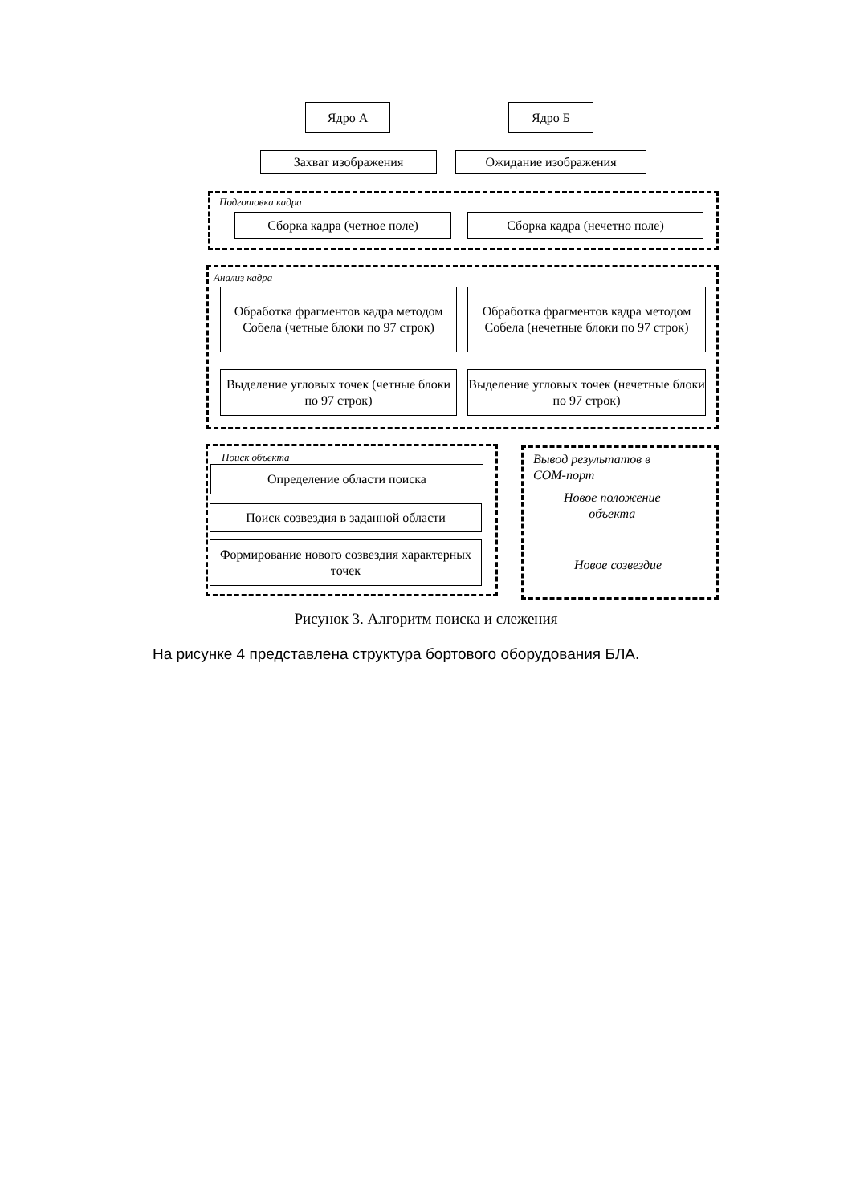Ядро А Ядро Б
Захват изображения Ожидание изображения
Подготовка кадра
Сборка кадра (четное поле) Сборка кадра (нечетно поле)
Анализ кадра
Обработка фрагментов кадра методом Собела (четные блоки по 97 строк)
Обработка фрагментов кадра методом Собела (нечетные блоки по 97 строк)
Выделение угловых точек (четные блоки по 97 строк)
Выделение угловых точек (нечетные блоки по 97 строк)
Поиск объекта
Определение области поиска
Поиск созвездия в заданной области
Формирование нового созвездия характерных точек
Вывод результатов в
СОМ-порт
Новое положение
объекта
Новое созвездие
Рисунок 3. Алгоритм поиска и слежения
На рисунке 4 представлена структура бортового оборудования БЛА.